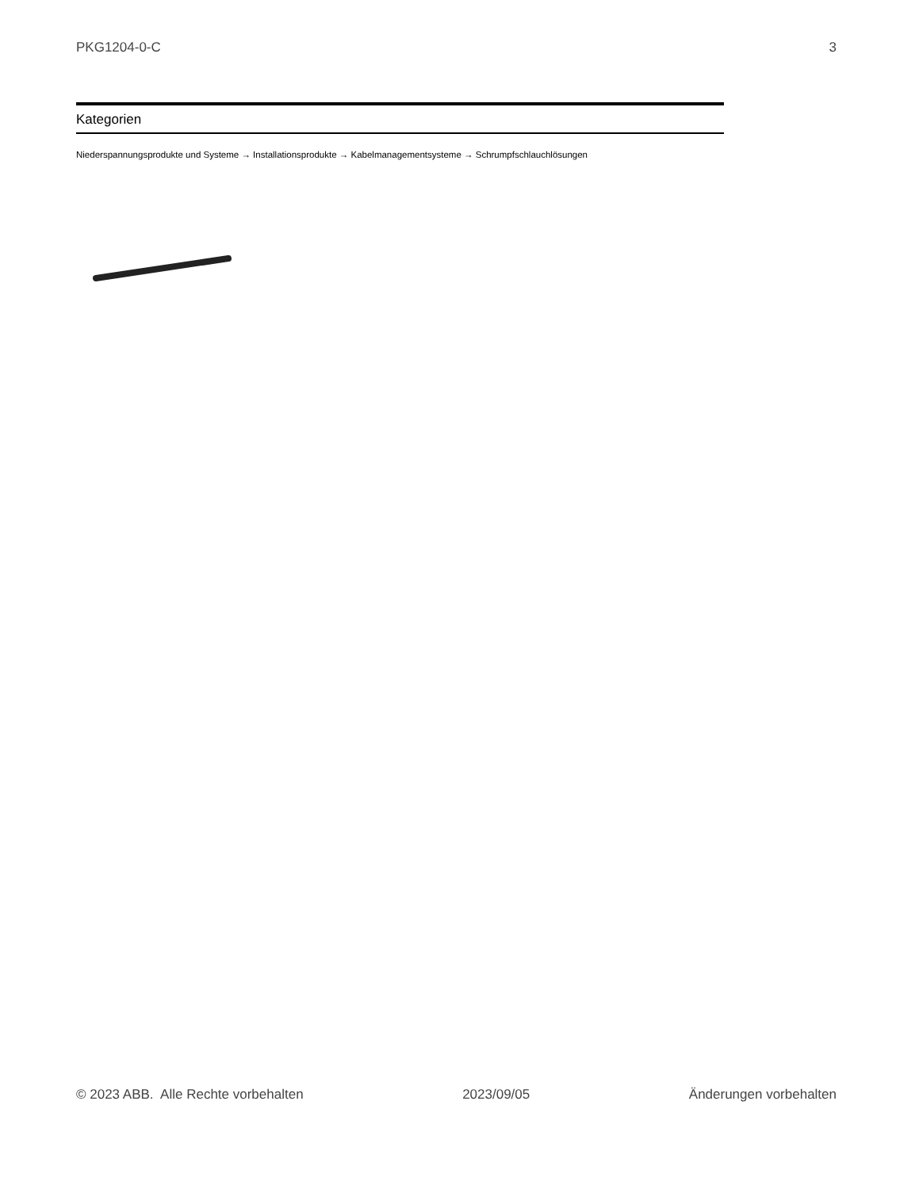PKG1204-0-C 3
Kategorien
Niederspannungsprodukte und Systeme → Installationsprodukte → Kabelmanagementsysteme → Schrumpfschlauchlösungen
© 2023 ABB. Alle Rechte vorbehalten 2023/09/05 Änderungen vorbehalten